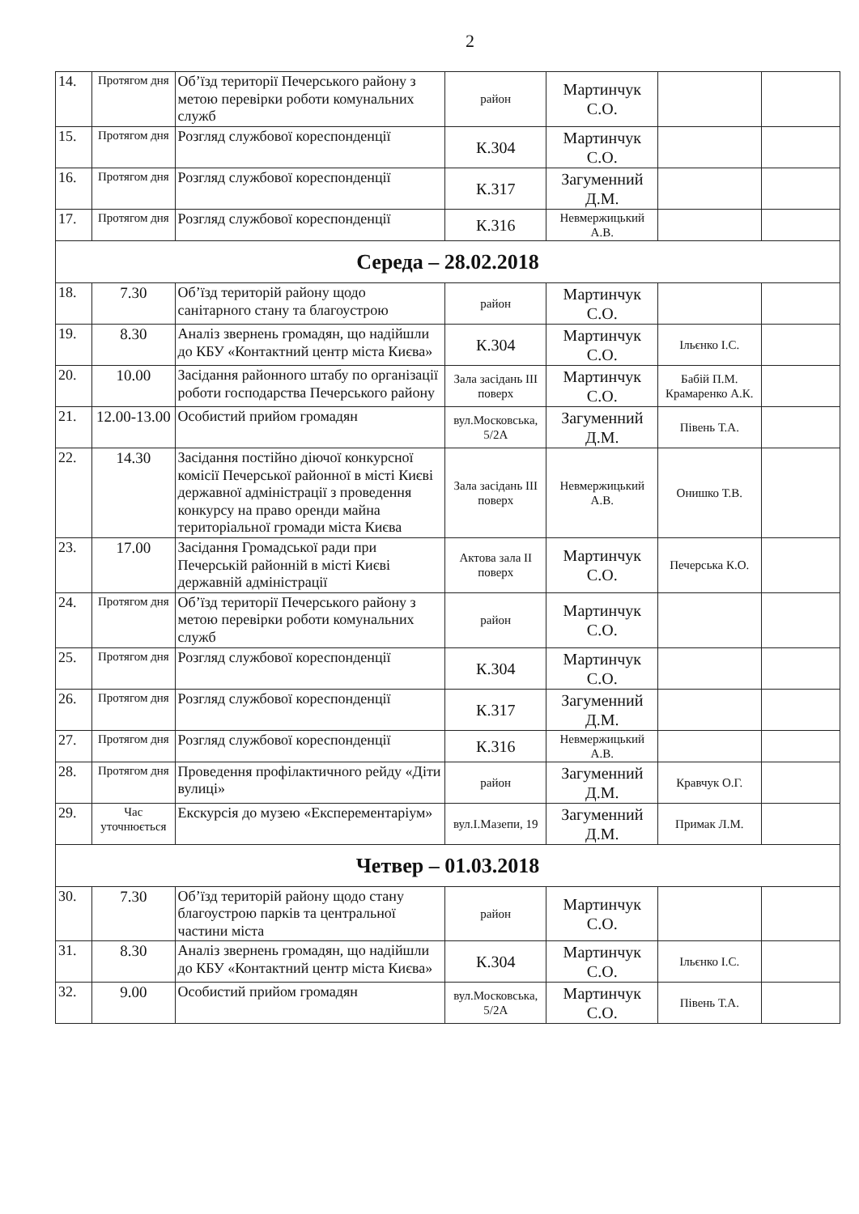2
| 14. | Протягом дня | Об’їзд території Печерського району з метою перевірки роботи комунальних служб | район | Мартинчук С.О. | | |
| 15. | Протягом дня | Розгляд службової кореспонденції | К.304 | Мартинчук С.О. | | |
| 16. | Протягом дня | Розгляд службової кореспонденції | К.317 | Загуменний Д.М. | | |
| 17. | Протягом дня | Розгляд службової кореспонденції | К.316 | Невмержицький А.В. | | |
| Середа – 28.02.2018 | | | | | | |
| 18. | 7.30 | Об’їзд територій району щодо санітарного стану та благоустрою | район | Мартинчук С.О. | | |
| 19. | 8.30 | Аналіз звернень громадян, що надійшли до КБУ «Контактний центр міста Києва» | К.304 | Мартинчук С.О. | Ільєнко І.С. | |
| 20. | 10.00 | Засідання районного штабу по організації роботи господарства Печерського району | Зала засідань III поверх | Мартинчук С.О. | Бабій П.М. Крамаренко А.К. | |
| 21. | 12.00-13.00 | Особистий прийом громадян | вул.Московська, 5/2А | Загуменний Д.М. | Півень Т.А. | |
| 22. | 14.30 | Засідання постійно діючої конкурсної комісії Печерської районної в місті Києві державної адміністрації з проведення конкурсу на право оренди майна територіальної громади міста Києва | Зала засідань III поверх | Невмержицький А.В. | Онишко Т.В. | |
| 23. | 17.00 | Засідання Громадської ради при Печерській районній в місті Києві державній адміністрації | Актова зала II поверх | Мартинчук С.О. | Печерська К.О. | |
| 24. | Протягом дня | Об’їзд території Печерського району з метою перевірки роботи комунальних служб | район | Мартинчук С.О. | | |
| 25. | Протягом дня | Розгляд службової кореспонденції | К.304 | Мартинчук С.О. | | |
| 26. | Протягом дня | Розгляд службової кореспонденції | К.317 | Загуменний Д.М. | | |
| 27. | Протягом дня | Розгляд службової кореспонденції | К.316 | Невмержицький А.В. | | |
| 28. | Протягом дня | Проведення профілактичного рейду «Діти вулиці» | район | Загуменний Д.М. | Кравчук О.Г. | |
| 29. | Час уточнюється | Екскурсія до музею «Експерементаріум» | вул.І.Мазепи, 19 | Загуменний Д.М. | Примак Л.М. | |
| Четвер – 01.03.2018 | | | | | | |
| 30. | 7.30 | Об’їзд територій району щодо стану благоустрою парків та центральної частини міста | район | Мартинчук С.О. | | |
| 31. | 8.30 | Аналіз звернень громадян, що надійшли до КБУ «Контактний центр міста Києва» | К.304 | Мартинчук С.О. | Ільєнко І.С. | |
| 32. | 9.00 | Особистий прийом громадян | вул.Московська, 5/2А | Мартинчук С.О. | Півень Т.А. | |